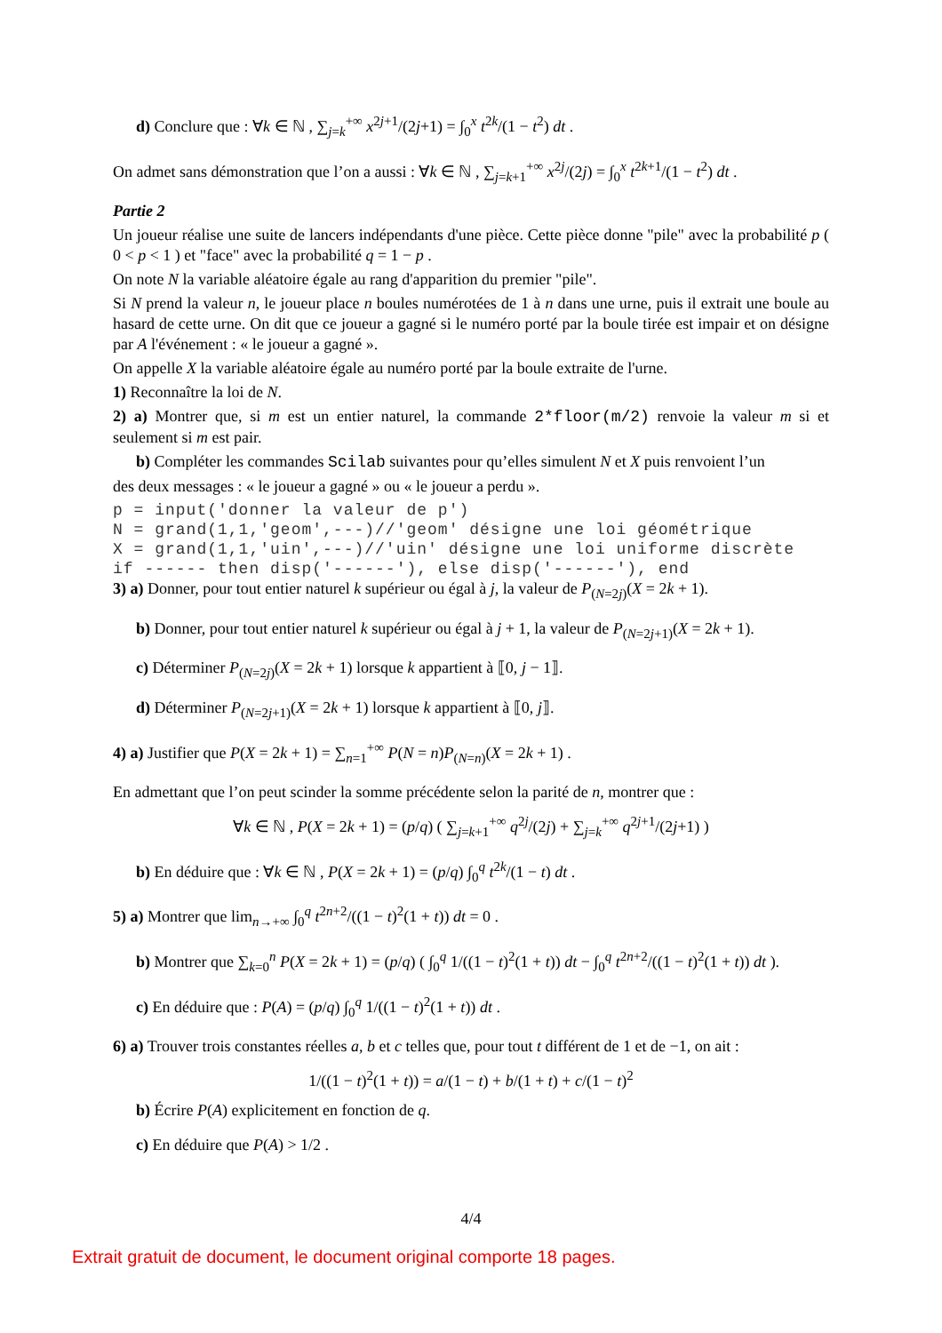d) Conclure que : ∀k ∈ ℕ , ∑<sub>j=k</sub><sup>+∞</sup> x<sup>2j+1</sup>/(2j+1) = ∫<sub>0</sub><sup>x</sup> t<sup>2k</sup>/(1 − t<sup>2</sup>) dt .
On admet sans démonstration que l’on a aussi : ∀k ∈ ℕ , ∑<sub>j=k+1</sub><sup>+∞</sup> x<sup>2j</sup>/(2j) = ∫<sub>0</sub><sup>x</sup> t<sup>2k+1</sup>/(1 − t<sup>2</sup>) dt .
Partie 2
Un joueur réalise une suite de lancers indépendants d'une pièce. Cette pièce donne "pile" avec la probabilité p ( 0 < p < 1 ) et "face" avec la probabilité q = 1 − p .
On note N la variable aléatoire égale au rang d'apparition du premier "pile".
Si N prend la valeur n, le joueur place n boules numérotées de 1 à n dans une urne, puis il extrait une boule au hasard de cette urne. On dit que ce joueur a gagné si le numéro porté par la boule tirée est impair et on désigne par A l'événement : « le joueur a gagné ».
On appelle X la variable aléatoire égale au numéro porté par la boule extraite de l'urne.
1) Reconnaître la loi de N.
2) a) Montrer que, si m est un entier naturel, la commande 2*floor(m/2) renvoie la valeur m si et seulement si m est pair.
b) Compléter les commandes Scilab suivantes pour qu’elles simulent N et X puis renvoient l’un
des deux messages : « le joueur a gagné » ou « le joueur a perdu ».
p = input('donner la valeur de p')
N = grand(1,1,'geom',---)//'geom' désigne une loi géométrique
X = grand(1,1,'uin',---)//'uin' désigne une loi uniforme discrète
if ------ then disp('------'), else disp('------'), end
3) a) Donner, pour tout entier naturel k supérieur ou égal à j, la valeur de P<sub>(N=2j)</sub>(X = 2k + 1).
b) Donner, pour tout entier naturel k supérieur ou égal à j + 1, la valeur de P<sub>(N=2j+1)</sub>(X = 2k + 1).
c) Déterminer P<sub>(N=2j)</sub>(X = 2k + 1) lorsque k appartient à ⟦0, j − 1⟧.
d) Déterminer P<sub>(N=2j+1)</sub>(X = 2k + 1) lorsque k appartient à ⟦0, j⟧.
4) a) Justifier que P(X = 2k + 1) = ∑<sub>n=1</sub><sup>+∞</sup> P(N = n)P<sub>(N=n)</sub>(X = 2k + 1) .
En admettant que l’on peut scinder la somme précédente selon la parité de n, montrer que :
∀k ∈ ℕ , P(X = 2k + 1) = (p/q) ( ∑<sub>j=k+1</sub><sup>+∞</sup> q<sup>2j</sup>/(2j) + ∑<sub>j=k</sub><sup>+∞</sup> q<sup>2j+1</sup>/(2j+1) )
b) En déduire que : ∀k ∈ ℕ , P(X = 2k + 1) = (p/q) ∫<sub>0</sub><sup>q</sup> t<sup>2k</sup>/(1 − t) dt .
5) a) Montrer que lim<sub>n→+∞</sub> ∫<sub>0</sub><sup>q</sup> t<sup>2n+2</sup>/((1 − t)<sup>2</sup>(1 + t)) dt = 0 .
b) Montrer que ∑<sub>k=0</sub><sup>n</sup> P(X = 2k + 1) = (p/q) ( ∫<sub>0</sub><sup>q</sup> 1/((1 − t)<sup>2</sup>(1 + t)) dt − ∫<sub>0</sub><sup>q</sup> t<sup>2n+2</sup>/((1 − t)<sup>2</sup>(1 + t)) dt ).
c) En déduire que : P(A) = (p/q) ∫<sub>0</sub><sup>q</sup> 1/((1 − t)<sup>2</sup>(1 + t)) dt .
6) a) Trouver trois constantes réelles a, b et c telles que, pour tout t différent de 1 et de −1, on ait :
1/((1 − t)<sup>2</sup>(1 + t)) = a/(1 − t) + b/(1 + t) + c/(1 − t)<sup>2</sup>
b) Écrire P(A) explicitement en fonction de q.
c) En déduire que P(A) > 1/2 .
4/4
Extrait gratuit de document, le document original comporte 18 pages.